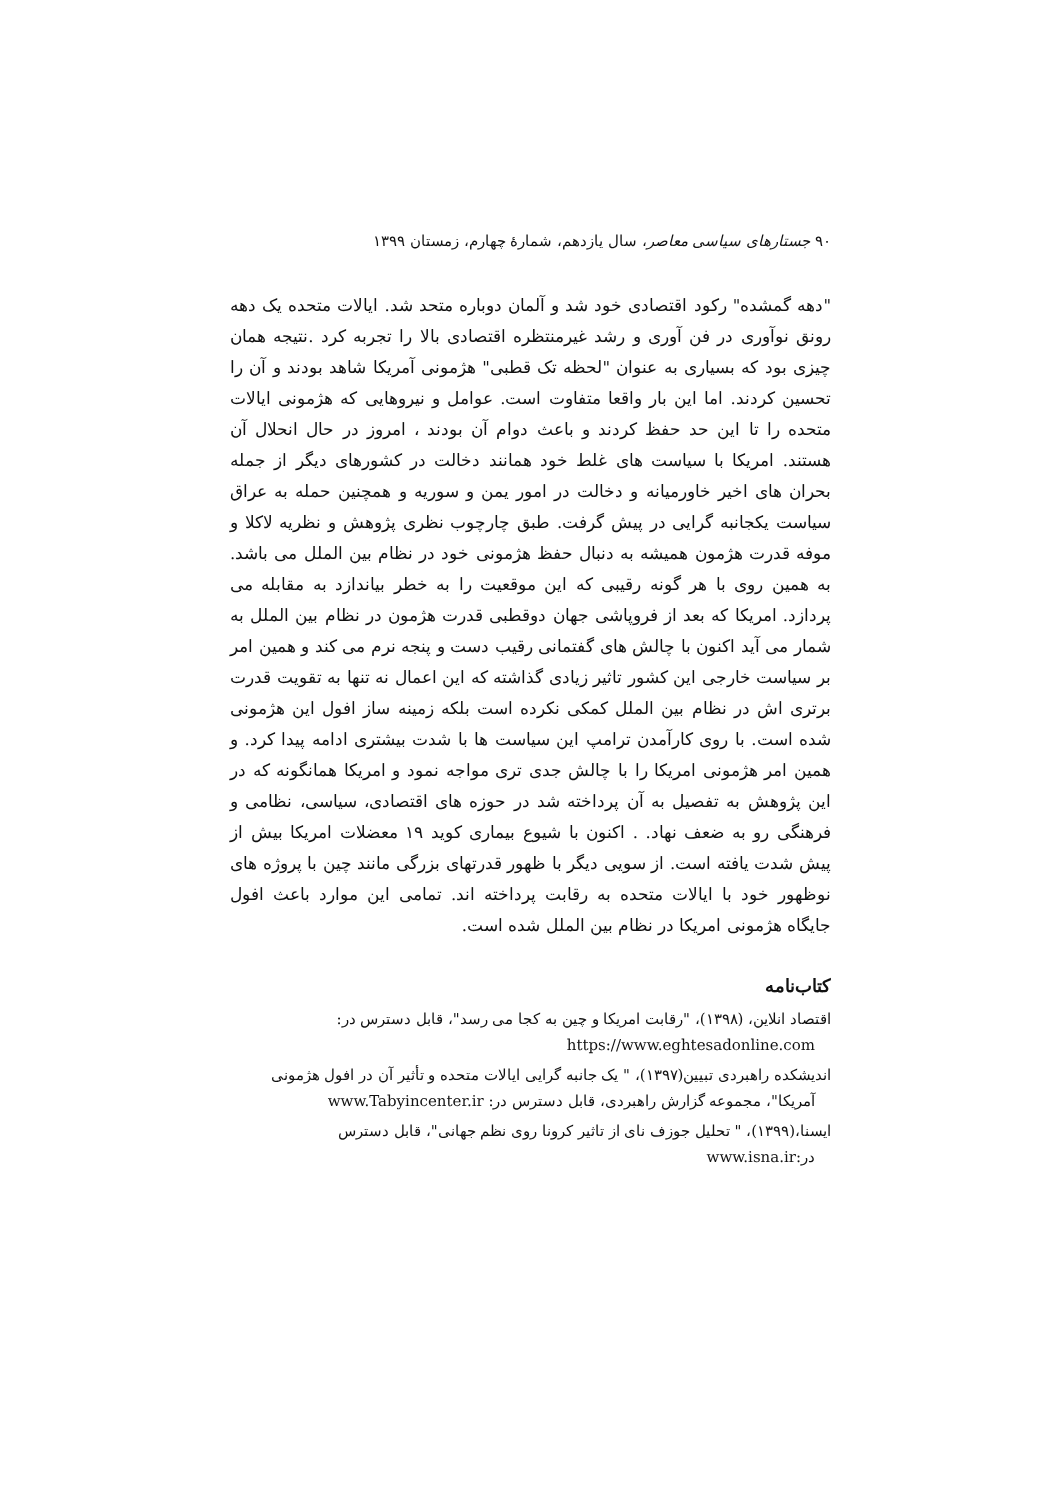۹۰ جستارهای سیاسی معاصر، سال یازدهم، شمارهٔ چهارم، زمستان ۱۳۹۹
"دهه گمشده" رکود اقتصادی خود شد و آلمان دوباره متحد شد. ایالات متحده یک دهه رونق نوآوری در فن آوری و رشد غیرمنتظره اقتصادی بالا را تجربه کرد .نتیجه همان چیزی بود که بسیاری به عنوان "لحظه تک قطبی" هژمونی آمریکا شاهد بودند و آن را تحسین کردند. اما این بار واقعا متفاوت است. عوامل و نیروهایی که هژمونی ایالات متحده را تا این حد حفظ کردند و باعث دوام آن بودند ، امروز در حال انحلال آن هستند. امریکا با سیاست های غلط خود همانند دخالت در کشورهای دیگر از جمله بحران های اخیر خاورمیانه و دخالت در امور یمن و سوریه و همچنین حمله به عراق سیاست یکجانبه گرایی در پیش گرفت. طبق چارچوب نظری پژوهش و نظریه لاکلا و موفه قدرت هژمون همیشه به دنبال حفظ هژمونی خود در نظام بین الملل می باشد. به همین روی با هر گونه رقیبی که این موقعیت را به خطر بیاندازد به مقابله می پردازد. امریکا که بعد از فروپاشی جهان دوقطبی قدرت هژمون در نظام بین الملل به شمار می آید اکنون با چالش های گفتمانی رقیب دست و پنجه نرم می کند و همین امر بر سیاست خارجی این کشور تاثیر زیادی گذاشته که این اعمال نه تنها به تقویت قدرت برتری اش در نظام بین الملل کمکی نکرده است بلکه زمینه ساز افول این هژمونی شده است. با روی کارآمدن ترامپ این سیاست ها با شدت بیشتری ادامه پیدا کرد. و همین امر هژمونی امریکا را با چالش جدی تری مواجه نمود و امریکا همانگونه که در این پژوهش به تفصیل به آن پرداخته شد در حوزه های اقتصادی، سیاسی، نظامی و فرهنگی رو به ضعف نهاد. . اکنون با شیوع بیماری کوید ۱۹ معضلات امریکا بیش از پیش شدت یافته است. از سویی دیگر با ظهور قدرتهای بزرگی مانند چین با پروژه های نوظهور خود با ایالات متحده به رقابت پرداخته اند. تمامی این موارد باعث افول جایگاه هژمونی امریکا در نظام بین الملل شده است.
کتاب‌نامه
اقتصاد انلاین، (۱۳۹۸)، "رقابت امریکا و چین به کجا می رسد"، قابل دسترس در: https://www.eghtesadonline.com
اندیشکده راهبردی تبیین(۱۳۹۷)، " یک جانبه گرایی ایالات متحده و تأثیر آن در افول هژمونی آمریکا"، مجموعه گزارش راهبردی، قابل دسترس در: www.Tabyincenter.ir
ایسنا،(۱۳۹۹)، " تحلیل جوزف نای از تاثیر کرونا روی نظم جهانی"، قابل دسترس در:www.isna.ir